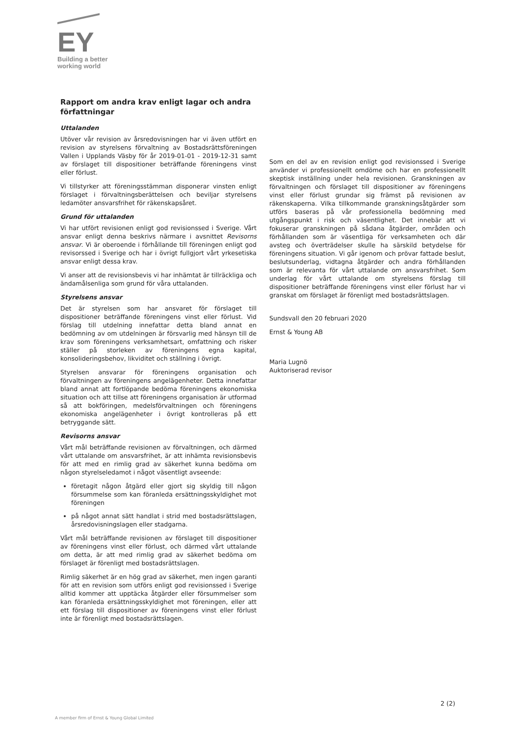EY
Building a better
working world
Rapport om andra krav enligt lagar och andra författningar
Uttalanden
Utöver vår revision av årsredovisningen har vi även utfört en revision av styrelsens förvaltning av Bostadsrättsföreningen Vallen i Upplands Väsby för år 2019-01-01 - 2019-12-31 samt av förslaget till dispositioner beträffande föreningens vinst eller förlust.
Vi tillstyrker att föreningsstämman disponerar vinsten enligt förslaget i förvaltningsberättelsen och beviljar styrelsens ledamöter ansvarsfrihet för räkenskapsåret.
Grund för uttalanden
Vi har utfört revisionen enligt god revisionssed i Sverige. Vårt ansvar enligt denna beskrivs närmare i avsnittet Revisorns ansvar. Vi är oberoende i förhållande till föreningen enligt god revisorssed i Sverige och har i övrigt fullgjort vårt yrkesetiska ansvar enligt dessa krav.
Vi anser att de revisionsbevis vi har inhämtat är tillräckliga och ändamålsenliga som grund för våra uttalanden.
Styrelsens ansvar
Det är styrelsen som har ansvaret för förslaget till dispositioner beträffande föreningens vinst eller förlust. Vid förslag till utdelning innefattar detta bland annat en bedömning av om utdelningen är försvarlig med hänsyn till de krav som föreningens verksamhetsart, omfattning och risker ställer på storleken av föreningens egna kapital, konsolideringsbehov, likviditet och ställning i övrigt.
Styrelsen ansvarar för föreningens organisation och förvaltningen av föreningens angelägenheter. Detta innefattar bland annat att fortlöpande bedöma föreningens ekonomiska situation och att tillse att föreningens organisation är utformad så att bokföringen, medelsförvaltningen och föreningens ekonomiska angelägenheter i övrigt kontrolleras på ett betryggande sätt.
Revisorns ansvar
Vårt mål beträffande revisionen av förvaltningen, och därmed vårt uttalande om ansvarsfrihet, är att inhämta revisionsbevis för att med en rimlig grad av säkerhet kunna bedöma om någon styrelseledamot i något väsentligt avseende:
företagit någon åtgärd eller gjort sig skyldig till någon försummelse som kan föranleda ersättningsskyldighet mot föreningen
på något annat sätt handlat i strid med bostadsrättslagen, årsredovisningslagen eller stadgarna.
Vårt mål beträffande revisionen av förslaget till dispositioner av föreningens vinst eller förlust, och därmed vårt uttalande om detta, är att med rimlig grad av säkerhet bedöma om förslaget är förenligt med bostadsrättslagen.
Rimlig säkerhet är en hög grad av säkerhet, men ingen garanti för att en revision som utförs enligt god revisionssed i Sverige alltid kommer att upptäcka åtgärder eller försummelser som kan föranleda ersättningsskyldighet mot föreningen, eller att ett förslag till dispositioner av föreningens vinst eller förlust inte är förenligt med bostadsrättslagen.
Som en del av en revision enligt god revisionssed i Sverige använder vi professionellt omdöme och har en professionellt skeptisk inställning under hela revisionen. Granskningen av förvaltningen och förslaget till dispositioner av föreningens vinst eller förlust grundar sig främst på revisionen av räkenskaperna. Vilka tillkommande granskningsåtgärder som utförs baseras på vår professionella bedömning med utgångspunkt i risk och väsentlighet. Det innebär att vi fokuserar granskningen på sådana åtgärder, områden och förhållanden som är väsentliga för verksamheten och där avsteg och överträdelser skulle ha särskild betydelse för föreningens situation. Vi går igenom och prövar fattade beslut, beslutsunderlag, vidtagna åtgärder och andra förhållanden som är relevanta för vårt uttalande om ansvarsfrihet. Som underlag för vårt uttalande om styrelsens förslag till dispositioner beträffande föreningens vinst eller förlust har vi granskat om förslaget är förenligt med bostadsrättslagen.
Sundsvall den 20 februari 2020
Ernst & Young AB
Maria Lugnö
Auktoriserad revisor
2 (2)
A member firm of Ernst & Young Global Limited